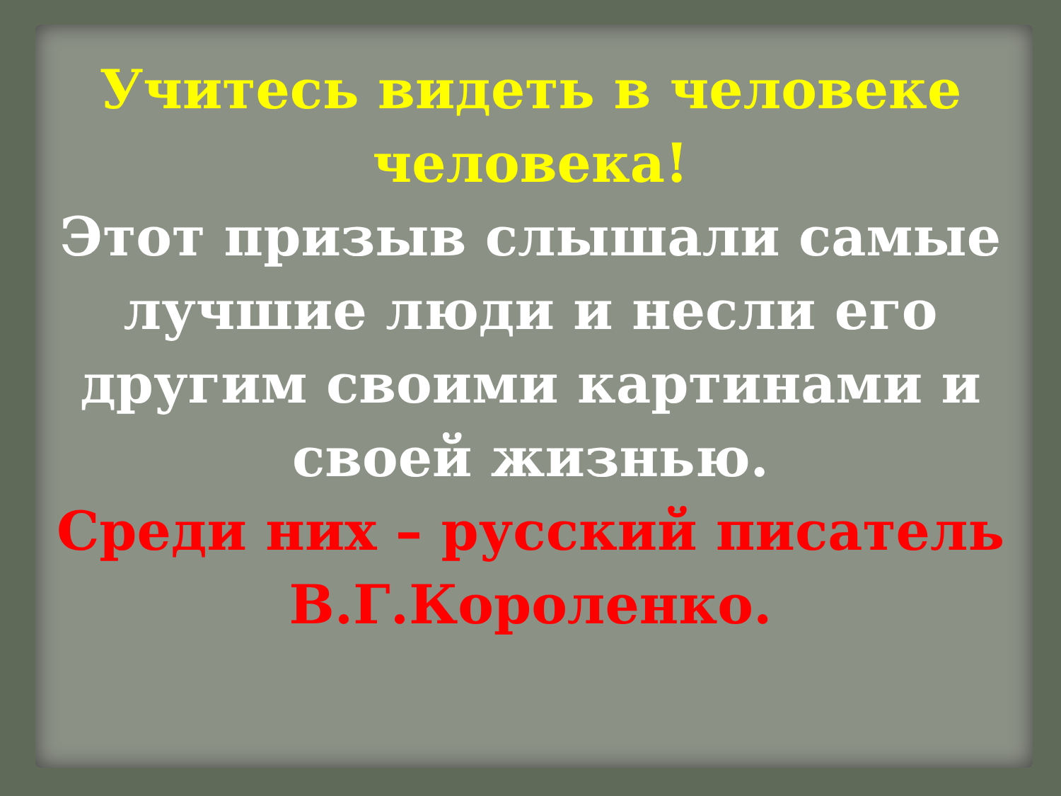Учитесь видеть в человеке
человека!
Этот призыв слышали самые
лучшие люди и несли его
другим своими картинами и
своей жизнью.
Среди них – русский писатель
В.Г.Короленко.